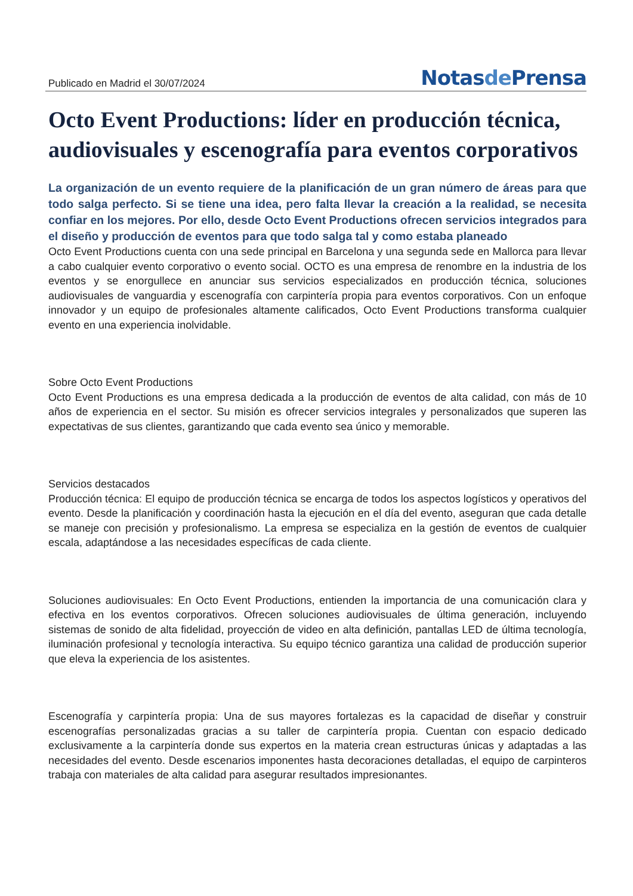Publicado en Madrid el 30/07/2024
Notasde Prensa
Octo Event Productions: líder en producción técnica, audiovisuales y escenografía para eventos corporativos
La organización de un evento requiere de la planificación de un gran número de áreas para que todo salga perfecto. Si se tiene una idea, pero falta llevar la creación a la realidad, se necesita confiar en los mejores. Por ello, desde Octo Event Productions ofrecen servicios integrados para el diseño y producción de eventos para que todo salga tal y como estaba planeado
Octo Event Productions cuenta con una sede principal en Barcelona y una segunda sede en Mallorca para llevar a cabo cualquier evento corporativo o evento social. OCTO es una empresa de renombre en la industria de los eventos y se enorgullece en anunciar sus servicios especializados en producción técnica, soluciones audiovisuales de vanguardia y escenografía con carpintería propia para eventos corporativos. Con un enfoque innovador y un equipo de profesionales altamente calificados, Octo Event Productions transforma cualquier evento en una experiencia inolvidable.
Sobre Octo Event Productions
Octo Event Productions es una empresa dedicada a la producción de eventos de alta calidad, con más de 10 años de experiencia en el sector. Su misión es ofrecer servicios integrales y personalizados que superen las expectativas de sus clientes, garantizando que cada evento sea único y memorable.
Servicios destacados
Producción técnica: El equipo de producción técnica se encarga de todos los aspectos logísticos y operativos del evento. Desde la planificación y coordinación hasta la ejecución en el día del evento, aseguran que cada detalle se maneje con precisión y profesionalismo. La empresa se especializa en la gestión de eventos de cualquier escala, adaptándose a las necesidades específicas de cada cliente.
Soluciones audiovisuales: En Octo Event Productions, entienden la importancia de una comunicación clara y efectiva en los eventos corporativos. Ofrecen soluciones audiovisuales de última generación, incluyendo sistemas de sonido de alta fidelidad, proyección de video en alta definición, pantallas LED de última tecnología, iluminación profesional y tecnología interactiva. Su equipo técnico garantiza una calidad de producción superior que eleva la experiencia de los asistentes.
Escenografía y carpintería propia: Una de sus mayores fortalezas es la capacidad de diseñar y construir escenografías personalizadas gracias a su taller de carpintería propia. Cuentan con espacio dedicado exclusivamente a la carpintería donde sus expertos en la materia crean estructuras únicas y adaptadas a las necesidades del evento. Desde escenarios imponentes hasta decoraciones detalladas, el equipo de carpinteros trabaja con materiales de alta calidad para asegurar resultados impresionantes.